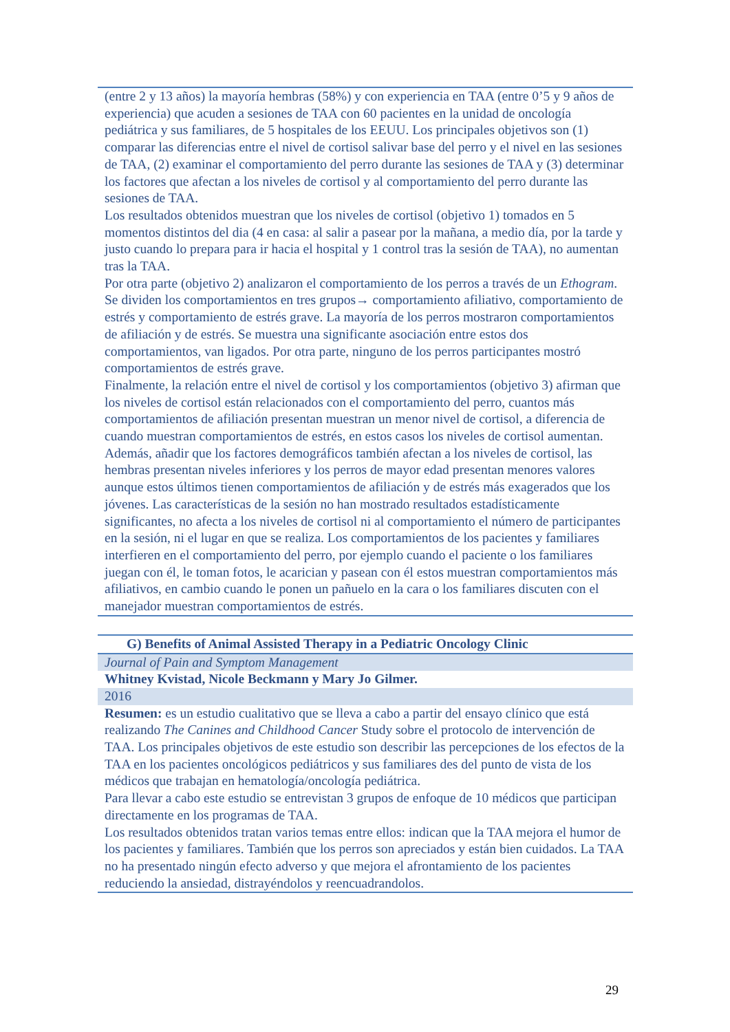| (entre 2 y 13 años) la mayoría hembras (58%) y con experiencia en TAA (entre 0’5 y 9 años de experiencia) que acuden a sesiones de TAA con 60 pacientes en la unidad de oncología pediátrica y sus familiares, de 5 hospitales de los EEUU. Los principales objetivos son (1) comparar las diferencias entre el nivel de cortisol salivar base del perro y el nivel en las sesiones de TAA, (2) examinar el comportamiento del perro durante las sesiones de TAA y (3) determinar los factores que afectan a los niveles de cortisol y al comportamiento del perro durante las sesiones de TAA. Los resultados obtenidos muestran que los niveles de cortisol (objetivo 1) tomados en 5 momentos distintos del dia (4 en casa: al salir a pasear por la mañana, a medio día, por la tarde y justo cuando lo prepara para ir hacia el hospital y 1 control tras la sesión de TAA), no aumentan tras la TAA. Por otra parte (objetivo 2) analizaron el comportamiento de los perros a través de un Ethogram . Se dividen los comportamientos en tres grupos→ comportamiento afiliativo, comportamiento de estrés y comportamiento de estrés grave. La mayoría de los perros mostraron comportamientos de afiliación y de estrés. Se muestra una significante asociación entre estos dos comportamientos, van ligados. Por otra parte, ninguno de los perros participantes mostró comportamientos de estrés grave. Finalmente, la relación entre el nivel de cortisol y los comportamientos (objetivo 3) afirman que los niveles de cortisol están relacionados con el comportamiento del perro, cuantos más comportamientos de afiliación presentan muestran un menor nivel de cortisol, a diferencia de cuando muestran comportamientos de estrés, en estos casos los niveles de cortisol aumentan. Además, añadir que los factores demográficos también afectan a los niveles de cortisol, las hembras presentan niveles inferiores y los perros de mayor edad presentan menores valores aunque estos últimos tienen comportamientos de afiliación y de estrés más exagerados que los jóvenes. Las características de la sesión no han mostrado resultados estadísticamente significantes, no afecta a los niveles de cortisol ni al comportamiento el número de participantes en la sesión, ni el lugar en que se realiza. Los comportamientos de los pacientes y familiares interfieren en el comportamiento del perro, por ejemplo cuando el paciente o los familiares juegan con él, le toman fotos, le acarician y pasean con él estos muestran comportamientos más afiliativos, en cambio cuando le ponen un pañuelo en la cara o los familiares discuten con el manejador muestran comportamientos de estrés. |
| G) Benefits of Animal Assisted Therapy in a Pediatric Oncology Clinic |
| Journal of Pain and Symptom Management |
| Whitney Kvistad, Nicole Beckmann y Mary Jo Gilmer. |
| 2016 |
| Resumen: es un estudio cualitativo que se lleva a cabo a partir del ensayo clínico que está realizando The Canines and Childhood Cancer Study sobre el protocolo de intervención de TAA. Los principales objetivos de este estudio son describir las percepciones de los efectos de la TAA en los pacientes oncológicos pediátricos y sus familiares des del punto de vista de los médicos que trabajan en hematología/oncología pediátrica. Para llevar a cabo este estudio se entrevistan 3 grupos de enfoque de 10 médicos que participan directamente en los programas de TAA. Los resultados obtenidos tratan varios temas entre ellos: indican que la TAA mejora el humor de los pacientes y familiares. También que los perros son apreciados y están bien cuidados. La TAA no ha presentado ningún efecto adverso y que mejora el afrontamiento de los pacientes reduciendo la ansiedad, distrayéndolos y reencuadrandolos. |
29